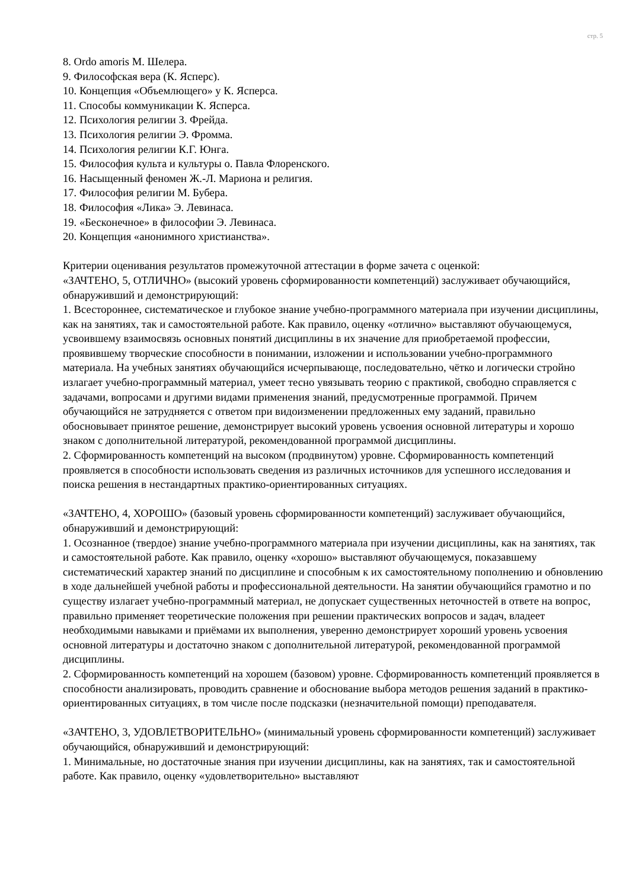стр. 5
8. Ordo amoris М. Шелера.
9. Философская вера (К. Ясперс).
10. Концепция «Объемлющего» у К. Ясперса.
11. Способы коммуникации К. Ясперса.
12. Психология религии З. Фрейда.
13. Психология религии Э. Фромма.
14. Психология религии К.Г. Юнга.
15. Философия культа и культуры о. Павла Флоренского.
16. Насыщенный феномен Ж.-Л. Мариона и религия.
17. Философия религии М. Бубера.
18. Философия «Лика» Э. Левинаса.
19. «Бесконечное» в философии Э. Левинаса.
20. Концепция «анонимного христианства».
Критерии оценивания результатов промежуточной аттестации в форме зачета с оценкой:
«ЗАЧТЕНО, 5, ОТЛИЧНО» (высокий уровень сформированности компетенций) заслуживает обучающийся, обнаруживший и демонстрирующий:
1. Всестороннее, систематическое и глубокое знание учебно-программного материала при изучении дисциплины, как на занятиях, так и самостоятельной работе. Как правило, оценку «отлично» выставляют обучающемуся, усвоившему взаимосвязь основных понятий дисциплины в их значение для приобретаемой профессии, проявившему творческие способности в понимании, изложении и использовании учебно-программного материала. На учебных занятиях обучающийся исчерпывающе, последовательно, чётко и логически стройно излагает учебно-программный материал, умеет тесно увязывать теорию с практикой, свободно справляется с задачами, вопросами и другими видами применения знаний, предусмотренные программой. Причем обучающийся не затрудняется с ответом при видоизменении предложенных ему заданий, правильно обосновывает принятое решение, демонстрирует высокий уровень усвоения основной литературы и хорошо знаком с дополнительной литературой, рекомендованной программой дисциплины.
2. Сформированность компетенций на высоком (продвинутом) уровне. Сформированность компетенций проявляется в способности использовать сведения из различных источников для успешного исследования и поиска решения в нестандартных практико-ориентированных ситуациях.
«ЗАЧТЕНО, 4, ХОРОШО» (базовый уровень сформированности компетенций) заслуживает обучающийся, обнаруживший и демонстрирующий:
1. Осознанное (твердое) знание учебно-программного материала при изучении дисциплины, как на занятиях, так и самостоятельной работе. Как правило, оценку «хорошо» выставляют обучающемуся, показавшему систематический характер знаний по дисциплине и способным к их самостоятельному пополнению и обновлению в ходе дальнейшей учебной работы и профессиональной деятельности. На занятии обучающийся грамотно и по существу излагает учебно-программный материал, не допускает существенных неточностей в ответе на вопрос, правильно применяет теоретические положения при решении практических вопросов и задач, владеет необходимыми навыками и приёмами их выполнения, уверенно демонстрирует хороший уровень усвоения основной литературы и достаточно знаком с дополнительной литературой, рекомендованной программой дисциплины.
2. Сформированность компетенций на хорошем (базовом) уровне. Сформированность компетенций проявляется в способности анализировать, проводить сравнение и обоснование выбора методов решения заданий в практико-ориентированных ситуациях, в том числе после подсказки (незначительной помощи) преподавателя.
«ЗАЧТЕНО, 3, УДОВЛЕТВОРИТЕЛЬНО» (минимальный уровень сформированности компетенций) заслуживает обучающийся, обнаруживший и демонстрирующий:
1. Минимальные, но достаточные знания при изучении дисциплины, как на занятиях, так и самостоятельной работе. Как правило, оценку «удовлетворительно» выставляют